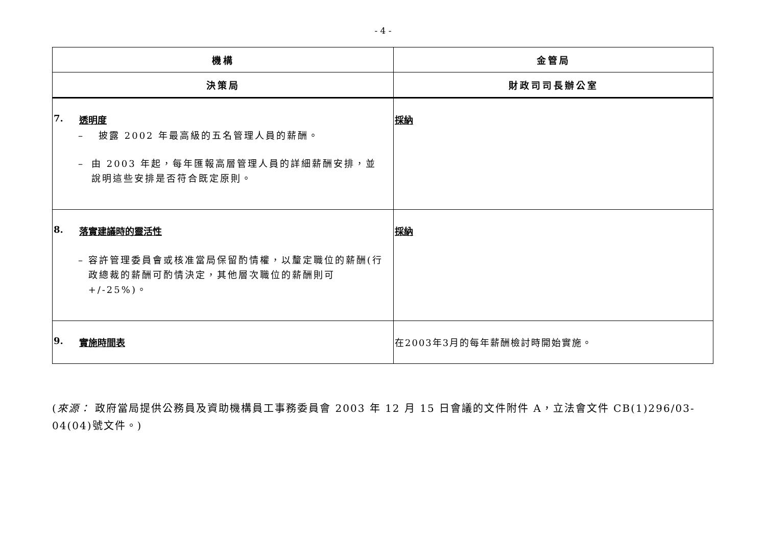- 4 -
| 機構 | 金管局 |
| --- | --- |
| 決策局 | 財政司司長辦公室 |
| 7. 透明度 – 披露 2002 年最高級的五名管理人員的薪酬。 – 由 2003 年起，每年匯報高層管理人員的詳細薪酬安排，並說明這些安排是否符合既定原則。 | 採納 |
| 8. 落實建議時的靈活性 – 容許管理委員會或核准當局保留酌情權，以釐定職位的薪酬(行政總裁的薪酬可酌情決定，其他層次職位的薪酬則可+/-25%)。 | 採納 |
| 9. 實施時間表 | 在2003年3月的每年薪酬檢討時開始實施。 |
(來源： 政府當局提供公務員及資助機構員工事務委員會 2003 年 12 月 15 日會議的文件附件 A，立法會文件 CB(1)296/03-04(04)號文件。)